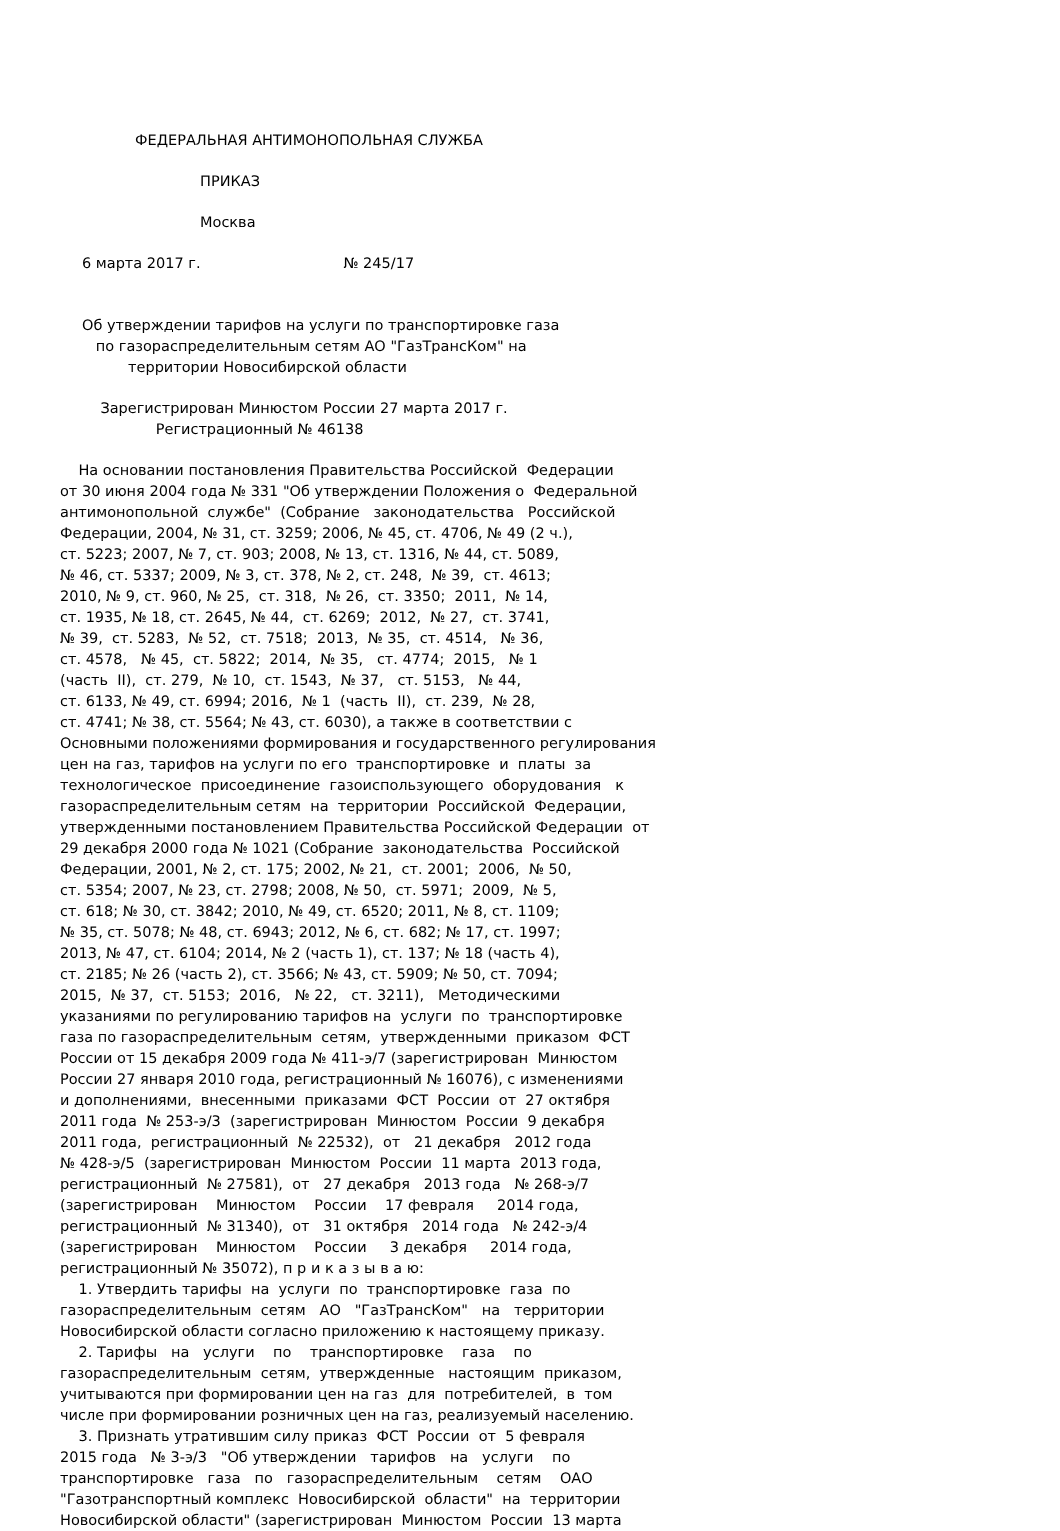ФЕДЕРАЛЬНАЯ АНТИМОНОПОЛЬНАЯ СЛУЖБА
ПРИКАЗ
Москва
6 марта 2017 г. № 245/17
Об утверждении тарифов на услуги по транспортировке газа по газораспределительным сетям АО "ГазТрансКом" на территории Новосибирской области
Зарегистрирован Минюстом России 27 марта 2017 г. Регистрационный № 46138
На основании постановления Правительства Российской Федерации от 30 июня 2004 года № 331 "Об утверждении Положения о Федеральной антимонопольной службе" (Собрание законодательства Российской Федерации, 2004, № 31, ст. 3259; 2006, № 45, ст. 4706, № 49 (2 ч.), ст. 5223; 2007, № 7, ст. 903; 2008, № 13, ст. 1316, № 44, ст. 5089, № 46, ст. 5337; 2009, № 3, ст. 378, № 2, ст. 248, № 39, ст. 4613; 2010, № 9, ст. 960, № 25, ст. 318, № 26, ст. 3350; 2011, № 14, ст. 1935, № 18, ст. 2645, № 44, ст. 6269; 2012, № 27, ст. 3741, № 39, ст. 5283, № 52, ст. 7518; 2013, № 35, ст. 4514, № 36, ст. 4578, № 45, ст. 5822; 2014, № 35, ст. 4774; 2015, № 1 (часть II), ст. 279, № 10, ст. 1543, № 37, ст. 5153, № 44, ст. 6133, № 49, ст. 6994; 2016, № 1 (часть II), ст. 239, № 28, ст. 4741; № 38, ст. 5564; № 43, ст. 6030), а также в соответствии с Основными положениями формирования и государственного регулирования цен на газ, тарифов на услуги по его транспортировке и платы за технологическое присоединение газоиспользующего оборудования к газораспределительным сетям на территории Российской Федерации, утвержденными постановлением Правительства Российской Федерации от 29 декабря 2000 года № 1021 (Собрание законодательства Российской Федерации, 2001, № 2, ст. 175; 2002, № 21, ст. 2001; 2006, № 50, ст. 5354; 2007, № 23, ст. 2798; 2008, № 50, ст. 5971; 2009, № 5, ст. 618; № 30, ст. 3842; 2010, № 49, ст. 6520; 2011, № 8, ст. 1109; № 35, ст. 5078; № 48, ст. 6943; 2012, № 6, ст. 682; № 17, ст. 1997; 2013, № 47, ст. 6104; 2014, № 2 (часть 1), ст. 137; № 18 (часть 4), ст. 2185; № 26 (часть 2), ст. 3566; № 43, ст. 5909; № 50, ст. 7094; 2015, № 37, ст. 5153; 2016, № 22, ст. 3211), Методическими указаниями по регулированию тарифов на услуги по транспортировке газа по газораспределительным сетям, утвержденными приказом ФСТ России от 15 декабря 2009 года № 411-э/7 (зарегистрирован Минюстом России 27 января 2010 года, регистрационный № 16076), с изменениями и дополнениями, внесенными приказами ФСТ России от 27 октября 2011 года № 253-э/3 (зарегистрирован Минюстом России 9 декабря 2011 года, регистрационный № 22532), от 21 декабря 2012 года № 428-э/5 (зарегистрирован Минюстом России 11 марта 2013 года, регистрационный № 27581), от 27 декабря 2013 года № 268-э/7 (зарегистрирован Минюстом России 17 февраля 2014 года, регистрационный № 31340), от 31 октября 2014 года № 242-э/4 (зарегистрирован Минюстом России 3 декабря 2014 года, регистрационный № 35072), п р и к а з ы в а ю: 1. Утвердить тарифы на услуги по транспортировке газа по газораспределительным сетям АО "ГазТрансКом" на территории Новосибирской области согласно приложению к настоящему приказу. 2. Тарифы на услуги по транспортировке газа по газораспределительным сетям, утвержденные настоящим приказом, учитываются при формировании цен на газ для потребителей, в том числе при формировании розничных цен на газ, реализуемый населению. 3. Признать утратившим силу приказ ФСТ России от 5 февраля 2015 года № 3-э/3 "Об утверждении тарифов на услуги по транспортировке газа по газораспределительным сетям ОАО "Газотранспортный комплекс Новосибирской области" на территории Новосибирской области" (зарегистрирован Минюстом России 13 марта